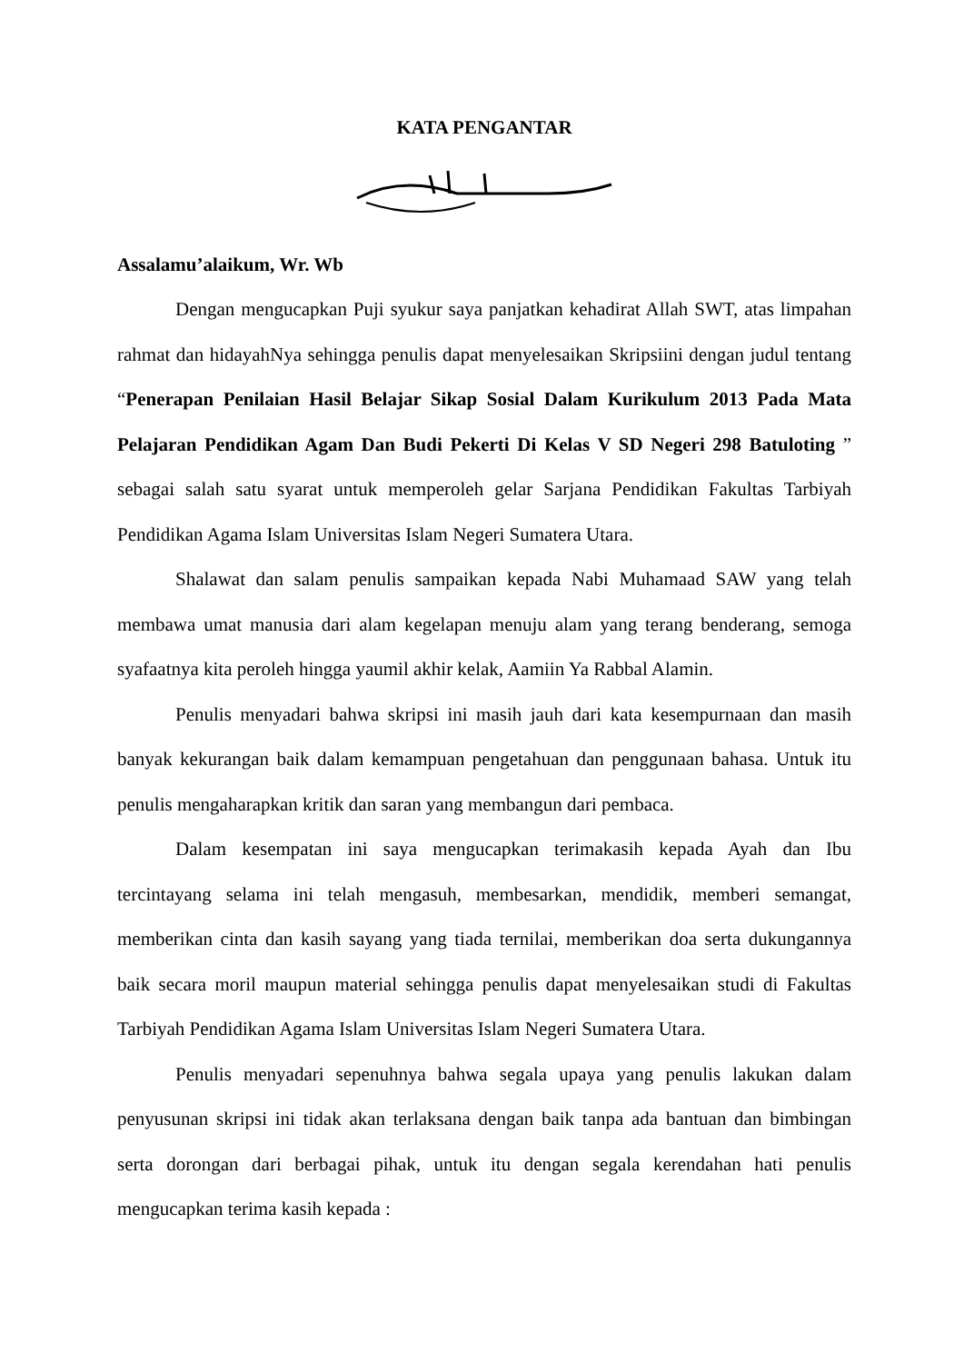KATA PENGANTAR
Assalamu’alaikum, Wr. Wb
Dengan mengucapkan Puji syukur saya panjatkan kehadirat Allah SWT, atas limpahan rahmat dan hidayahNya sehingga penulis dapat menyelesaikan Skripsiini dengan judul tentang “Penerapan Penilaian Hasil Belajar Sikap Sosial Dalam Kurikulum 2013 Pada Mata Pelajaran Pendidikan Agam Dan Budi Pekerti Di Kelas V SD Negeri 298 Batuloting ” sebagai salah satu syarat untuk memperoleh gelar Sarjana Pendidikan Fakultas Tarbiyah Pendidikan Agama Islam Universitas Islam Negeri Sumatera Utara.
Shalawat dan salam penulis sampaikan kepada Nabi Muhamaad SAW yang telah membawa umat manusia dari alam kegelapan menuju alam yang terang benderang, semoga syafaatnya kita peroleh hingga yaumil akhir kelak, Aamiin Ya Rabbal Alamin.
Penulis menyadari bahwa skripsi ini masih jauh dari kata kesempurnaan dan masih banyak kekurangan baik dalam kemampuan pengetahuan dan penggunaan bahasa. Untuk itu penulis mengaharapkan kritik dan saran yang membangun dari pembaca.
Dalam kesempatan ini saya mengucapkan terimakasih kepada Ayah dan Ibu tercintayang selama ini telah mengasuh, membesarkan, mendidik, memberi semangat, memberikan cinta dan kasih sayang yang tiada ternilai, memberikan doa serta dukungannya baik secara moril maupun material sehingga penulis dapat menyelesaikan studi di Fakultas Tarbiyah Pendidikan Agama Islam Universitas Islam Negeri Sumatera Utara.
Penulis menyadari sepenuhnya bahwa segala upaya yang penulis lakukan dalam penyusunan skripsi ini tidak akan terlaksana dengan baik tanpa ada bantuan dan bimbingan serta dorongan dari berbagai pihak, untuk itu dengan segala kerendahan hati penulis mengucapkan terima kasih kepada :